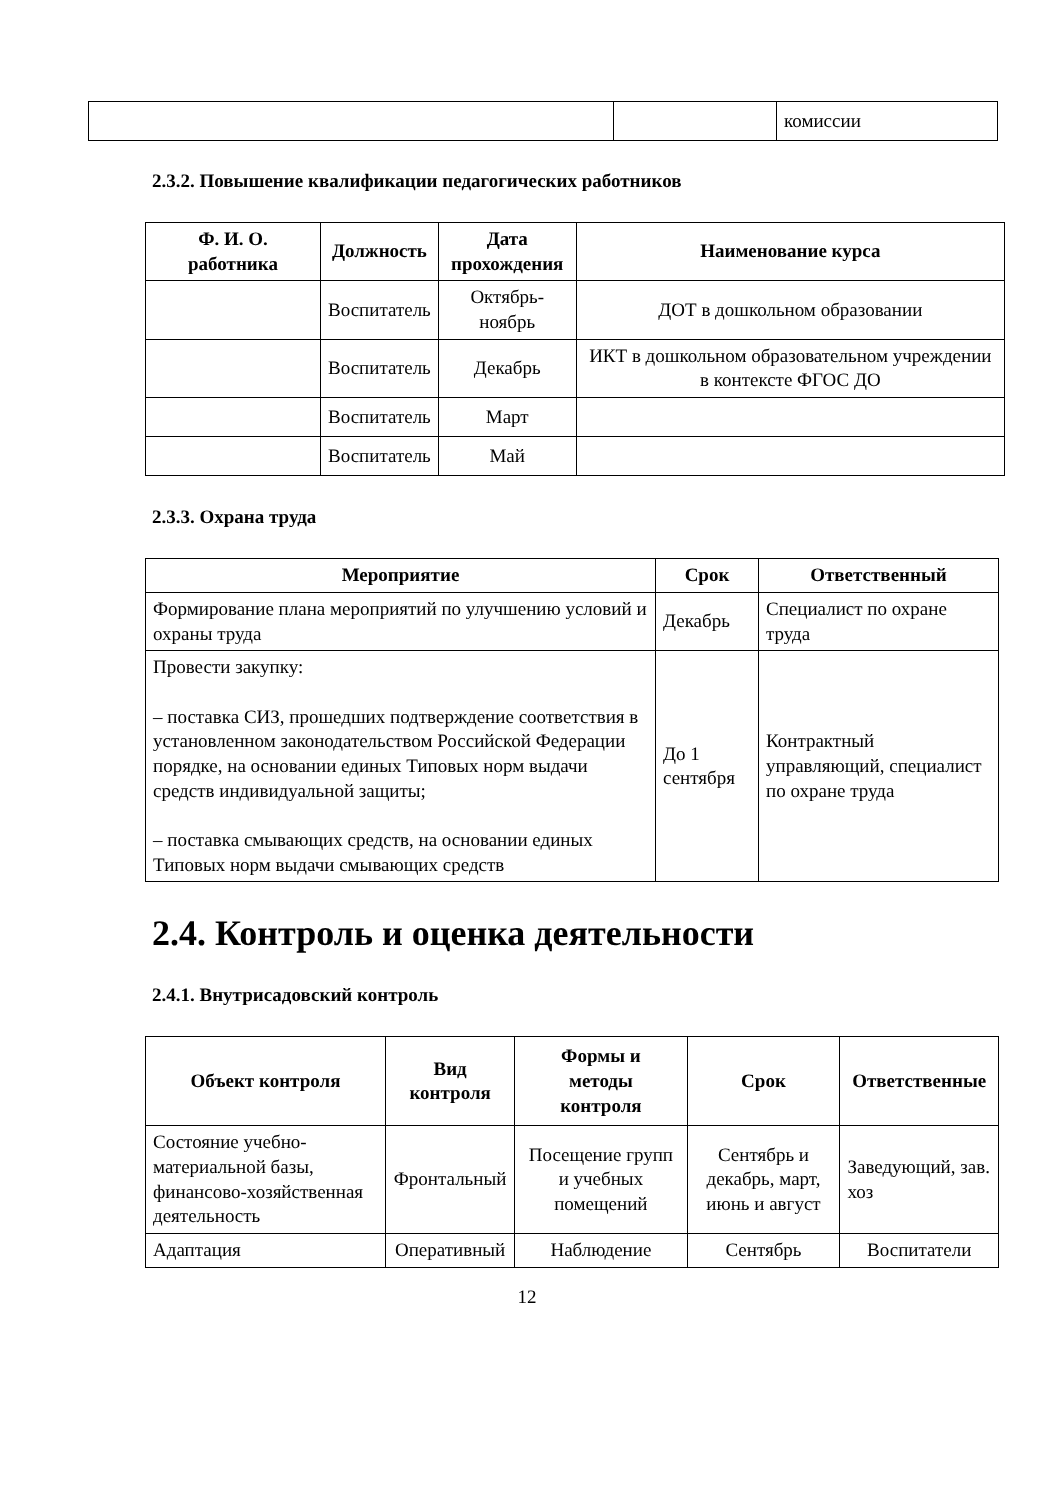| | | комиссии |
2.3.2. Повышение квалификации педагогических работников
| Ф. И. О. работника | Должность | Дата прохождения | Наименование курса |
| --- | --- | --- | --- |
| | Воспитатель | Октябрь-ноябрь | ДОТ в дошкольном образовании |
| | Воспитатель | Декабрь | ИКТ в дошкольном образовательном учреждении в контексте ФГОС ДО |
| | Воспитатель | Март | |
| | Воспитатель | Май | |
2.3.3. Охрана труда
| Мероприятие | Срок | Ответственный |
| --- | --- | --- |
| Формирование плана мероприятий по улучшению условий и охраны труда | Декабрь | Специалист по охране труда |
| Провести закупку: – поставка СИЗ, прошедших подтверждение соответствия в установленном законодательством Российской Федерации порядке, на основании единых Типовых норм выдачи средств индивидуальной защиты; – поставка смывающих средств, на основании единых Типовых норм выдачи смывающих средств | До 1 сентября | Контрактный управляющий, специалист по охране труда |
2.4. Контроль и оценка деятельности
2.4.1. Внутрисадовский контроль
| Объект контроля | Вид контроля | Формы и методы контроля | Срок | Ответственные |
| --- | --- | --- | --- | --- |
| Состояние учебно-материальной базы, финансово-хозяйственная деятельность | Фронтальный | Посещение групп и учебных помещений | Сентябрь и декабрь, март, июнь и август | Заведующий, зав. хоз |
| Адаптация | Оперативный | Наблюдение | Сентябрь | Воспитатели |
12